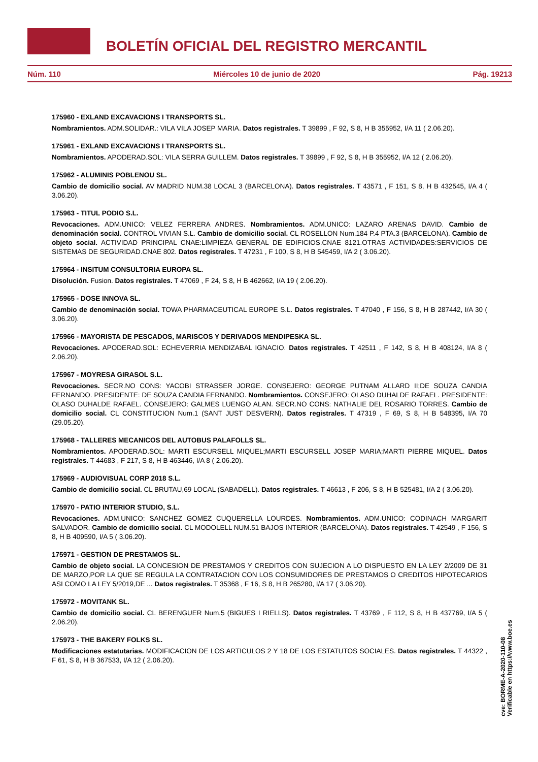BOLETÍN OFICIAL DEL REGISTRO MERCANTIL
Núm. 110 Miércoles 10 de junio de 2020 Pág. 19213
175960 - EXLAND EXCAVACIONS I TRANSPORTS SL.
Nombramientos. ADM.SOLIDAR.: VILA VILA JOSEP MARIA. Datos registrales. T 39899 , F 92, S 8, H B 355952, I/A 11 ( 2.06.20).
175961 - EXLAND EXCAVACIONS I TRANSPORTS SL.
Nombramientos. APODERAD.SOL: VILA SERRA GUILLEM. Datos registrales. T 39899 , F 92, S 8, H B 355952, I/A 12 ( 2.06.20).
175962 - ALUMINIS POBLENOU SL.
Cambio de domicilio social. AV MADRID NUM.38 LOCAL 3 (BARCELONA). Datos registrales. T 43571 , F 151, S 8, H B 432545, I/A 4 ( 3.06.20).
175963 - TITUL PODIO S.L.
Revocaciones. ADM.UNICO: VELEZ FERRERA ANDRES. Nombramientos. ADM.UNICO: LAZARO ARENAS DAVID. Cambio de denominación social. CONTROL VIVIAN S.L. Cambio de domicilio social. CL ROSELLON Num.184 P.4 PTA.3 (BARCELONA). Cambio de objeto social. ACTIVIDAD PRINCIPAL CNAE:LIMPIEZA GENERAL DE EDIFICIOS.CNAE 8121.OTRAS ACTIVIDADES:SERVICIOS DE SISTEMAS DE SEGURIDAD.CNAE 802. Datos registrales. T 47231 , F 100, S 8, H B 545459, I/A 2 ( 3.06.20).
175964 - INSITUM CONSULTORIA EUROPA SL.
Disolución. Fusion. Datos registrales. T 47069 , F 24, S 8, H B 462662, I/A 19 ( 2.06.20).
175965 - DOSE INNOVA SL.
Cambio de denominación social. TOWA PHARMACEUTICAL EUROPE S.L. Datos registrales. T 47040 , F 156, S 8, H B 287442, I/A 30 ( 3.06.20).
175966 - MAYORISTA DE PESCADOS, MARISCOS Y DERIVADOS MENDIPESKA SL.
Revocaciones. APODERAD.SOL: ECHEVERRIA MENDIZABAL IGNACIO. Datos registrales. T 42511 , F 142, S 8, H B 408124, I/A 8 ( 2.06.20).
175967 - MOYRESA GIRASOL S.L.
Revocaciones. SECR.NO CONS: YACOBI STRASSER JORGE. CONSEJERO: GEORGE PUTNAM ALLARD II;DE SOUZA CANDIA FERNANDO. PRESIDENTE: DE SOUZA CANDIA FERNANDO. Nombramientos. CONSEJERO: OLASO DUHALDE RAFAEL. PRESIDENTE: OLASO DUHALDE RAFAEL. CONSEJERO: GALMES LUENGO ALAN. SECR.NO CONS: NATHALIE DEL ROSARIO TORRES. Cambio de domicilio social. CL CONSTITUCION Num.1 (SANT JUST DESVERN). Datos registrales. T 47319 , F 69, S 8, H B 548395, I/A 70 (29.05.20).
175968 - TALLERES MECANICOS DEL AUTOBUS PALAFOLLS SL.
Nombramientos. APODERAD.SOL: MARTI ESCURSELL MIQUEL;MARTI ESCURSELL JOSEP MARIA;MARTI PIERRE MIQUEL. Datos registrales. T 44683 , F 217, S 8, H B 463446, I/A 8 ( 2.06.20).
175969 - AUDIOVISUAL CORP 2018 S.L.
Cambio de domicilio social. CL BRUTAU,69 LOCAL (SABADELL). Datos registrales. T 46613 , F 206, S 8, H B 525481, I/A 2 ( 3.06.20).
175970 - PATIO INTERIOR STUDIO, S.L.
Revocaciones. ADM.UNICO: SANCHEZ GOMEZ CUQUERELLA LOURDES. Nombramientos. ADM.UNICO: CODINACH MARGARIT SALVADOR. Cambio de domicilio social. CL MODOLELL NUM.51 BAJOS INTERIOR (BARCELONA). Datos registrales. T 42549 , F 156, S 8, H B 409590, I/A 5 ( 3.06.20).
175971 - GESTION DE PRESTAMOS SL.
Cambio de objeto social. LA CONCESION DE PRESTAMOS Y CREDITOS CON SUJECION A LO DISPUESTO EN LA LEY 2/2009 DE 31 DE MARZO,POR LA QUE SE REGULA LA CONTRATACION CON LOS CONSUMIDORES DE PRESTAMOS O CREDITOS HIPOTECARIOS ASI COMO LA LEY 5/2019,DE ... Datos registrales. T 35368 , F 16, S 8, H B 265280, I/A 17 ( 3.06.20).
175972 - MOVITANK SL.
Cambio de domicilio social. CL BERENGUER Num.5 (BIGUES I RIELLS). Datos registrales. T 43769 , F 112, S 8, H B 437769, I/A 5 ( 2.06.20).
175973 - THE BAKERY FOLKS SL.
Modificaciones estatutarias. MODIFICACION DE LOS ARTICULOS 2 Y 18 DE LOS ESTATUTOS SOCIALES. Datos registrales. T 44322 , F 61, S 8, H B 367533, I/A 12 ( 2.06.20).
cve: BORME-A-2020-110-08
Verificable en https://www.boe.es